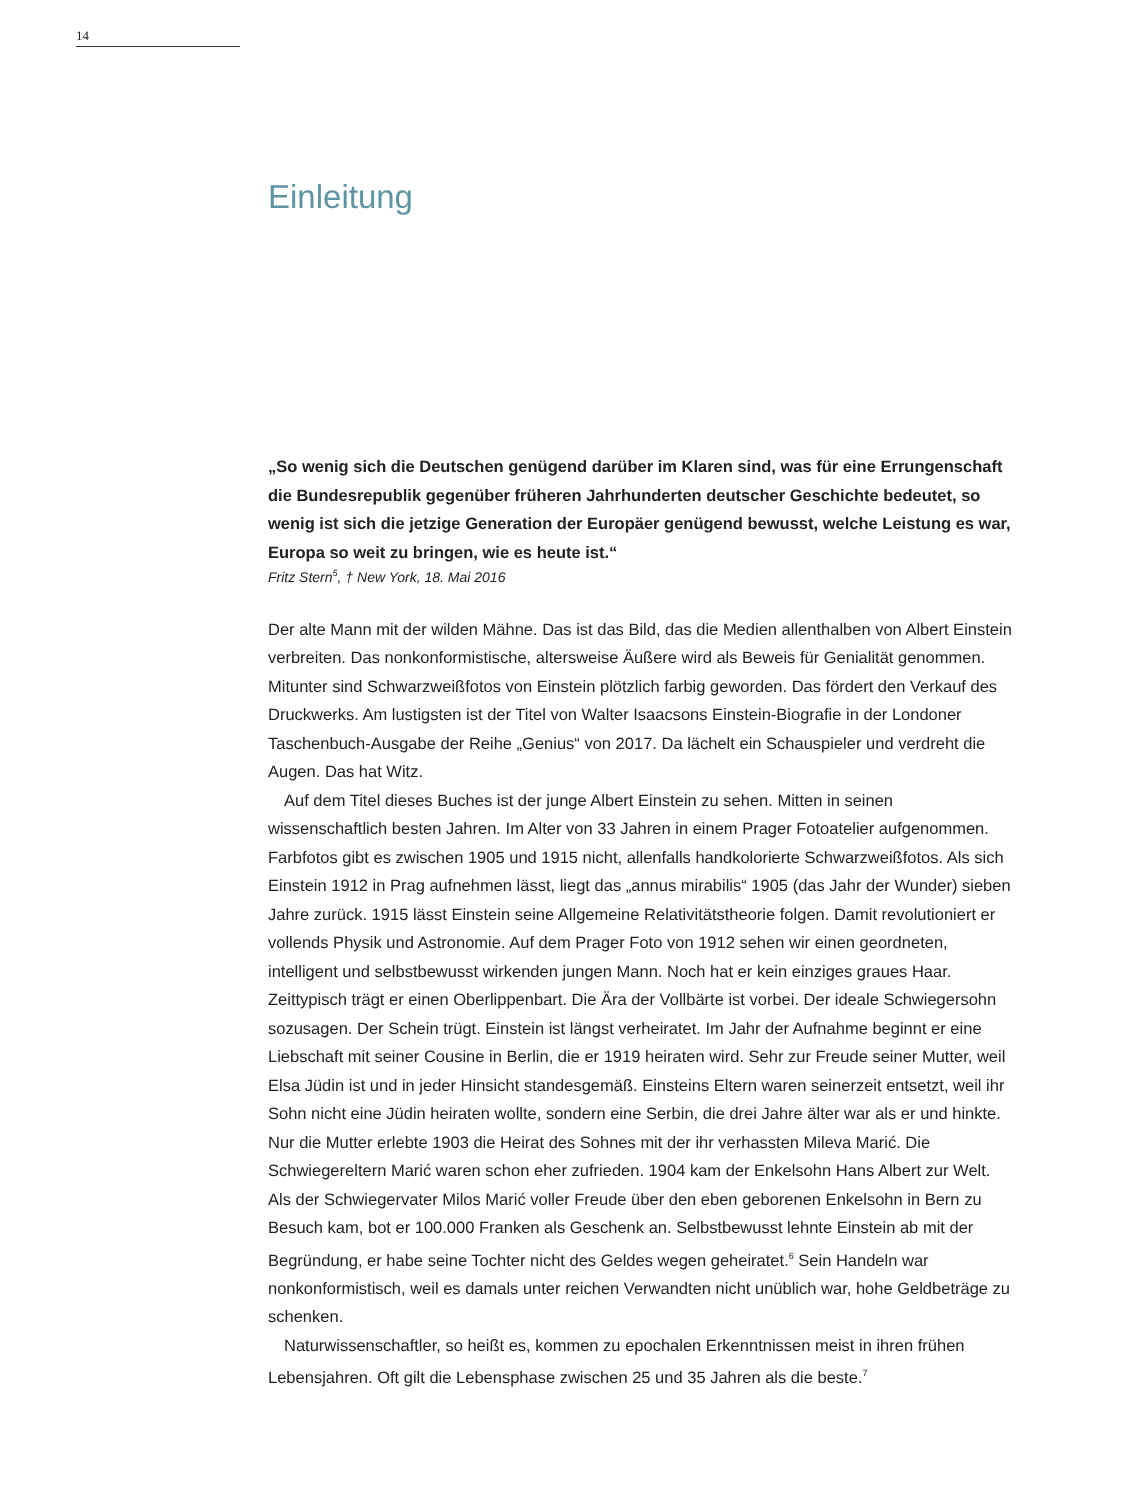14
Einleitung
„So wenig sich die Deutschen genügend darüber im Klaren sind, was für eine Errungenschaft die Bundesrepublik gegenüber früheren Jahrhunderten deutscher Geschichte bedeutet, so wenig ist sich die jetzige Generation der Europäer genügend bewusst, welche Leistung es war, Europa so weit zu bringen, wie es heute ist.“
Fritz Stern<sup>5</sup>, † New York, 18. Mai 2016
Der alte Mann mit der wilden Mähne. Das ist das Bild, das die Medien allenthalben von Albert Einstein verbreiten. Das nonkonformistische, altersweise Äußere wird als Beweis für Genialität genommen. Mitunter sind Schwarzweißfotos von Einstein plötzlich farbig geworden. Das fördert den Verkauf des Druckwerks. Am lustigsten ist der Titel von Walter Isaacsons Einstein-Biografie in der Londoner Taschenbuch-Ausgabe der Reihe „Genius“ von 2017. Da lächelt ein Schauspieler und verdreht die Augen. Das hat Witz.
Auf dem Titel dieses Buches ist der junge Albert Einstein zu sehen. Mitten in seinen wissenschaftlich besten Jahren. Im Alter von 33 Jahren in einem Prager Fotoatelier aufgenommen. Farbfotos gibt es zwischen 1905 und 1915 nicht, allenfalls handkolorierte Schwarzweißfotos. Als sich Einstein 1912 in Prag aufnehmen lässt, liegt das „annus mirabilis“ 1905 (das Jahr der Wunder) sieben Jahre zurück. 1915 lässt Einstein seine Allgemeine Relativitätstheorie folgen. Damit revolutioniert er vollends Physik und Astronomie. Auf dem Prager Foto von 1912 sehen wir einen geordneten, intelligent und selbstbewusst wirkenden jungen Mann. Noch hat er kein einziges graues Haar. Zeittypisch trägt er einen Oberlippenbart. Die Ära der Vollbärte ist vorbei. Der ideale Schwiegersohn sozusagen. Der Schein trügt. Einstein ist längst verheiratet. Im Jahr der Aufnahme beginnt er eine Liebschaft mit seiner Cousine in Berlin, die er 1919 heiraten wird. Sehr zur Freude seiner Mutter, weil Elsa Jüdin ist und in jeder Hinsicht standesgemäß. Einsteins Eltern waren seinerzeit entsetzt, weil ihr Sohn nicht eine Jüdin heiraten wollte, sondern eine Serbin, die drei Jahre älter war als er und hinkte. Nur die Mutter erlebte 1903 die Heirat des Sohnes mit der ihr verhassten Mileva Marić. Die Schwiegereltern Marić waren schon eher zufrieden. 1904 kam der Enkelsohn Hans Albert zur Welt. Als der Schwiegervater Milos Marić voller Freude über den eben geborenen Enkelsohn in Bern zu Besuch kam, bot er 100.000 Franken als Geschenk an. Selbstbewusst lehnte Einstein ab mit der Begründung, er habe seine Tochter nicht des Geldes wegen geheiratet.<sup>6</sup> Sein Handeln war nonkonformistisch, weil es damals unter reichen Verwandten nicht unüblich war, hohe Geldbeträge zu schenken.
Naturwissenschaftler, so heißt es, kommen zu epochalen Erkenntnissen meist in ihren frühen Lebensjahren. Oft gilt die Lebensphase zwischen 25 und 35 Jahren als die beste.<sup>7</sup>